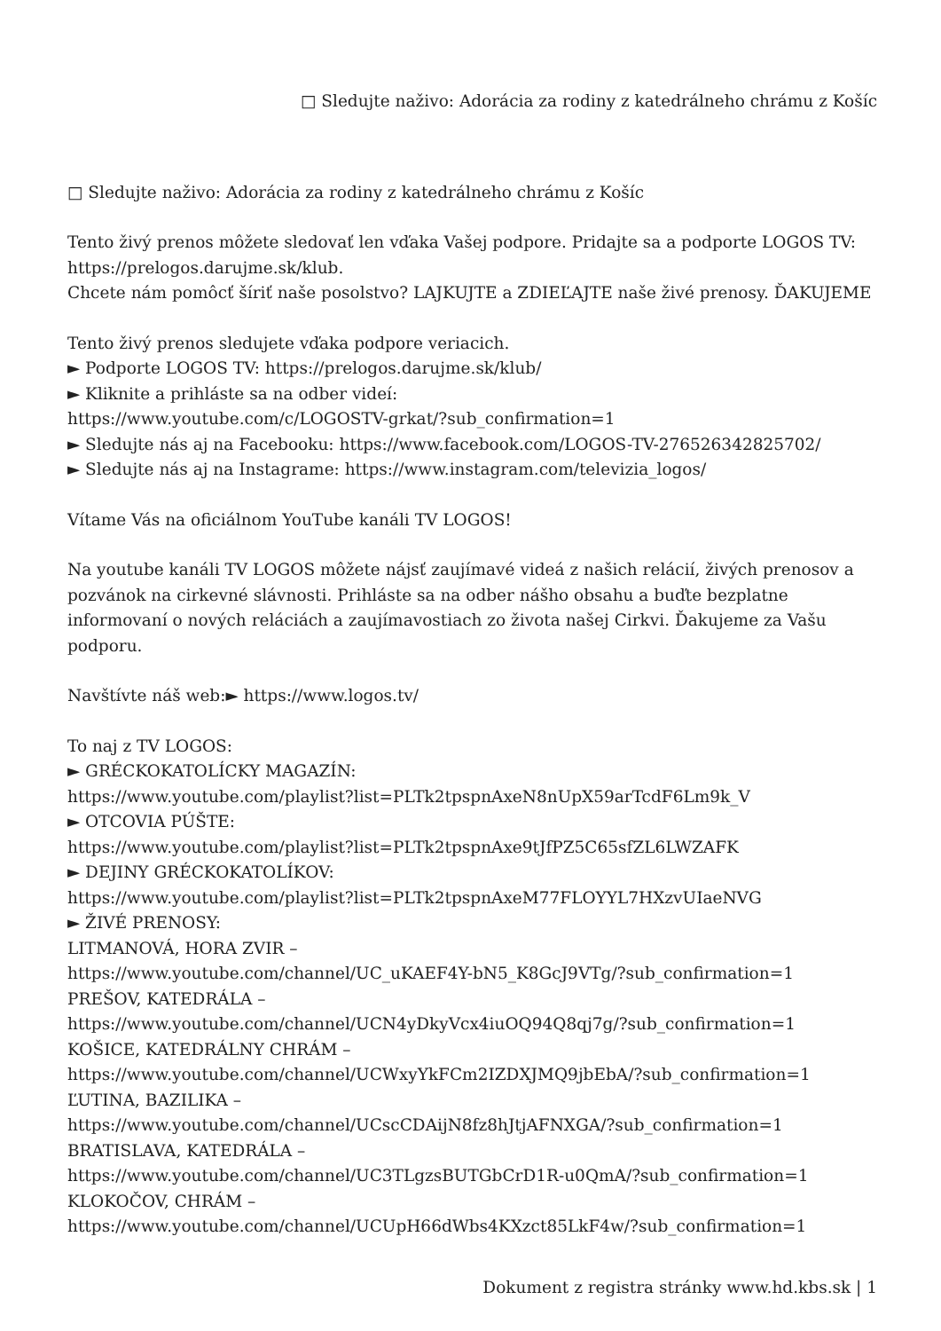□ Sledujte naživo: Adorácia za rodiny z katedrálneho chrámu z Košíc
□ Sledujte naživo: Adorácia za rodiny z katedrálneho chrámu z Košíc
Tento živý prenos môžete sledovať len vďaka Vašej podpore. Pridajte sa a podporte LOGOS TV: https://prelogos.darujme.sk/klub.
Chcete nám pomôcť šíriť naše posolstvo? LAJKUJTE a ZDIEĽAJTE naše živé prenosy. ĎAKUJEME
Tento živý prenos sledujete vďaka podpore veriacich.
► Podporte LOGOS TV: https://prelogos.darujme.sk/klub/
► Kliknite a prihláste sa na odber videí:
https://www.youtube.com/c/LOGOSTV-grkat/?sub_confirmation=1
► Sledujte nás aj na Facebooku: https://www.facebook.com/LOGOS-TV-276526342825702/
► Sledujte nás aj na Instagrame: https://www.instagram.com/televizia_logos/
Vítame Vás na oficiálnom YouTube kanáli TV LOGOS!
Na youtube kanáli TV LOGOS môžete nájsť zaujímavé videá z našich relácií, živých prenosov a pozvánok na cirkevné slávnosti. Prihláste sa na odber nášho obsahu a buďte bezplatne informovaní o nových reláciách a zaujímavostiach zo života našej Cirkvi. Ďakujeme za Vašu podporu.
Navštívte náš web:► https://www.logos.tv/
To naj z TV LOGOS:
► GRÉCKOKATOLÍCKY MAGAZÍN:
https://www.youtube.com/playlist?list=PLTk2tpspnAxeN8nUpX59arTcdF6Lm9k_V
► OTCOVIA PÚŠTE:
https://www.youtube.com/playlist?list=PLTk2tpspnAxe9tJfPZ5C65sfZL6LWZAFK
► DEJINY GRÉCKOKATOLÍKOV:
https://www.youtube.com/playlist?list=PLTk2tpspnAxeM77FLOYYL7HXzvUIaeNVG
► ŽIVÉ PRENOSY:
LITMANOVÁ, HORA ZVIR –
https://www.youtube.com/channel/UC_uKAEF4Y-bN5_K8GcJ9VTg/?sub_confirmation=1
PREŠOV, KATEDRÁLA –
https://www.youtube.com/channel/UCN4yDkyVcx4iuOQ94Q8qj7g/?sub_confirmation=1
KOŠICE, KATEDRÁLNY CHRÁM –
https://www.youtube.com/channel/UCWxyYkFCm2IZDXJMQ9jbEbA/?sub_confirmation=1
ĽUTINA, BAZILIKA –
https://www.youtube.com/channel/UCscCDAijN8fz8hJtjAFNXGA/?sub_confirmation=1
BRATISLAVA, KATEDRÁLA –
https://www.youtube.com/channel/UC3TLgzsBUTGbCrD1R-u0QmA/?sub_confirmation=1
KLOKOČOV, CHRÁM –
https://www.youtube.com/channel/UCUpH66dWbs4KXzct85LkF4w/?sub_confirmation=1
Dokument z registra stránky www.hd.kbs.sk | 1